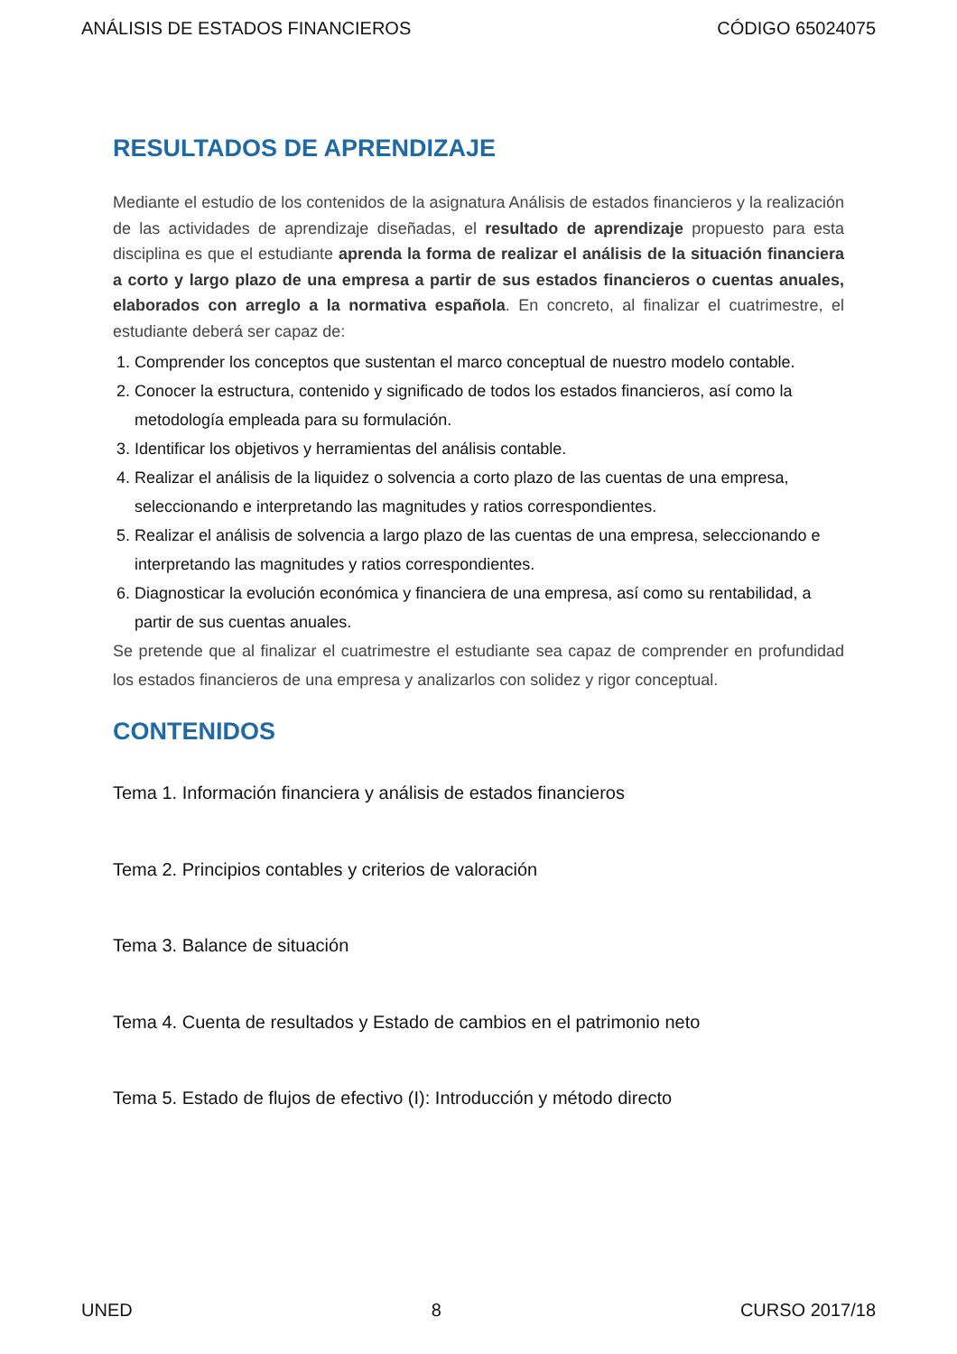ANÁLISIS DE ESTADOS FINANCIEROS CÓDIGO 65024075
RESULTADOS DE APRENDIZAJE
Mediante el estudio de los contenidos de la asignatura Análisis de estados financieros y la realización de las actividades de aprendizaje diseñadas, el resultado de aprendizaje propuesto para esta disciplina es que el estudiante aprenda la forma de realizar el análisis de la situación financiera a corto y largo plazo de una empresa a partir de sus estados financieros o cuentas anuales, elaborados con arreglo a la normativa española. En concreto, al finalizar el cuatrimestre, el estudiante deberá ser capaz de:
1. Comprender los conceptos que sustentan el marco conceptual de nuestro modelo contable.
2. Conocer la estructura, contenido y significado de todos los estados financieros, así como la metodología empleada para su formulación.
3. Identificar los objetivos y herramientas del análisis contable.
4. Realizar el análisis de la liquidez o solvencia a corto plazo de las cuentas de una empresa, seleccionando e interpretando las magnitudes y ratios correspondientes.
5. Realizar el análisis de solvencia a largo plazo de las cuentas de una empresa, seleccionando e interpretando las magnitudes y ratios correspondientes.
6. Diagnosticar la evolución económica y financiera de una empresa, así como su rentabilidad, a partir de sus cuentas anuales.
Se pretende que al finalizar el cuatrimestre el estudiante sea capaz de comprender en profundidad los estados financieros de una empresa y analizarlos con solidez y rigor conceptual.
CONTENIDOS
Tema 1. Información financiera y análisis de estados financieros
Tema 2. Principios contables y criterios de valoración
Tema 3. Balance de situación
Tema 4. Cuenta de resultados y Estado de cambios en el patrimonio neto
Tema 5. Estado de flujos de efectivo (I): Introducción y método directo
UNED 8 CURSO 2017/18